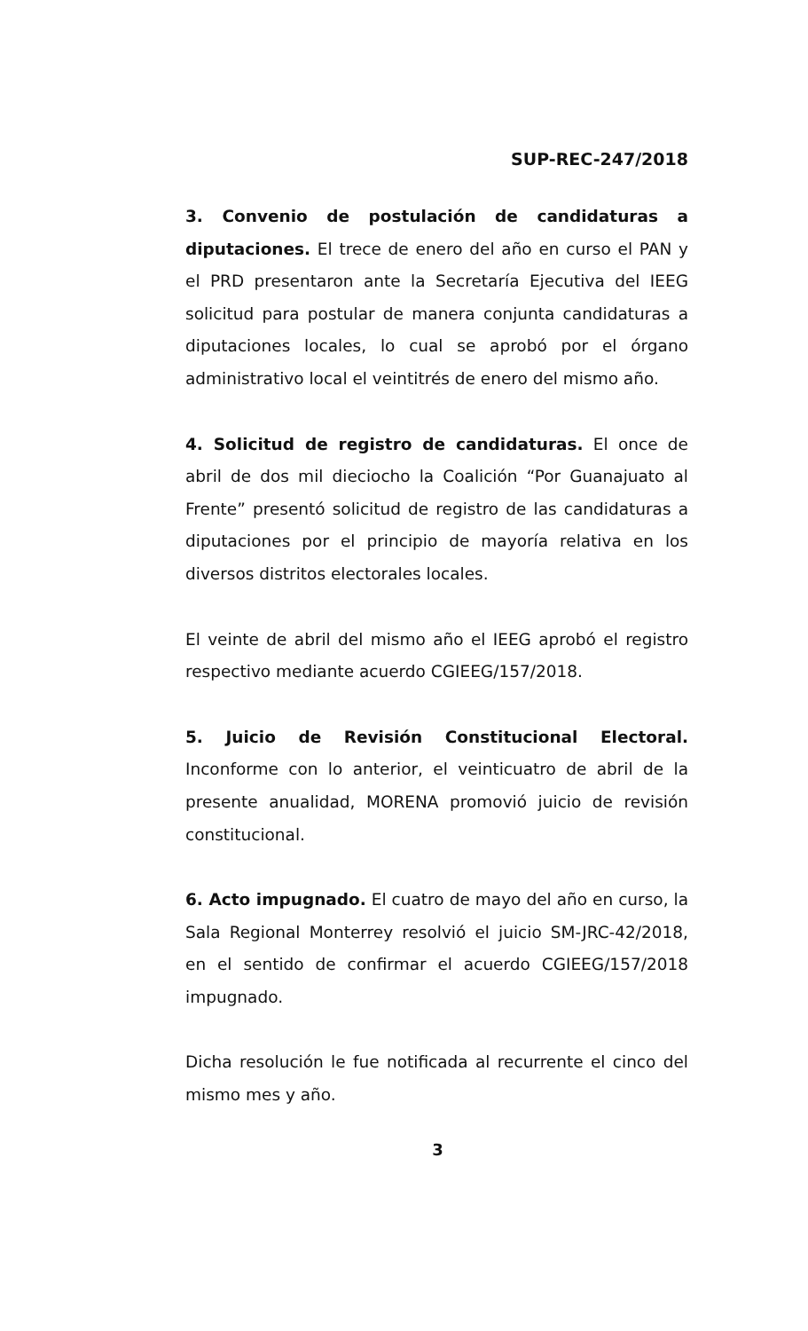SUP-REC-247/2018
3. Convenio de postulación de candidaturas a diputaciones. El trece de enero del año en curso el PAN y el PRD presentaron ante la Secretaría Ejecutiva del IEEG solicitud para postular de manera conjunta candidaturas a diputaciones locales, lo cual se aprobó por el órgano administrativo local el veintitrés de enero del mismo año.
4. Solicitud de registro de candidaturas. El once de abril de dos mil dieciocho la Coalición “Por Guanajuato al Frente” presentó solicitud de registro de las candidaturas a diputaciones por el principio de mayoría relativa en los diversos distritos electorales locales.
El veinte de abril del mismo año el IEEG aprobó el registro respectivo mediante acuerdo CGIEEG/157/2018.
5. Juicio de Revisión Constitucional Electoral. Inconforme con lo anterior, el veinticuatro de abril de la presente anualidad, MORENA promovió juicio de revisión constitucional.
6. Acto impugnado. El cuatro de mayo del año en curso, la Sala Regional Monterrey resolvió el juicio SM-JRC-42/2018, en el sentido de confirmar el acuerdo CGIEEG/157/2018 impugnado.
Dicha resolución le fue notificada al recurrente el cinco del mismo mes y año.
3